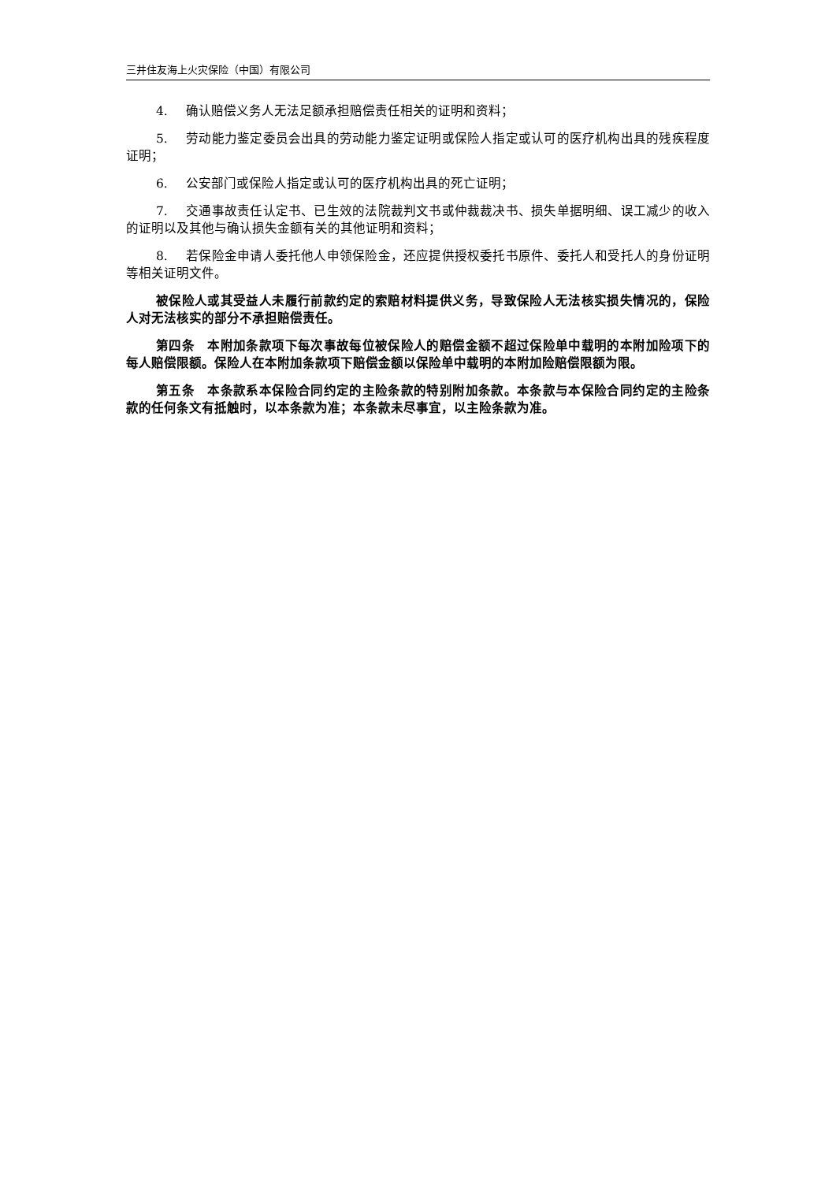三井住友海上火灾保险（中国）有限公司
4. 确认赔偿义务人无法足额承担赔偿责任相关的证明和资料；
5. 劳动能力鉴定委员会出具的劳动能力鉴定证明或保险人指定或认可的医疗机构出具的残疾程度证明；
6. 公安部门或保险人指定或认可的医疗机构出具的死亡证明；
7. 交通事故责任认定书、已生效的法院裁判文书或仲裁裁决书、损失单据明细、误工减少的收入的证明以及其他与确认损失金额有关的其他证明和资料；
8. 若保险金申请人委托他人申领保险金，还应提供授权委托书原件、委托人和受托人的身份证明等相关证明文件。
被保险人或其受益人未履行前款约定的索赔材料提供义务，导致保险人无法核实损失情况的，保险人对无法核实的部分不承担赔偿责任。
第四条　本附加条款项下每次事故每位被保险人的赔偿金额不超过保险单中载明的本附加险项下的每人赔偿限额。保险人在本附加条款项下赔偿金额以保险单中载明的本附加险赔偿限额为限。
第五条　本条款系本保险合同约定的主险条款的特别附加条款。本条款与本保险合同约定的主险条款的任何条文有抵触时，以本条款为准；本条款未尽事宜，以主险条款为准。